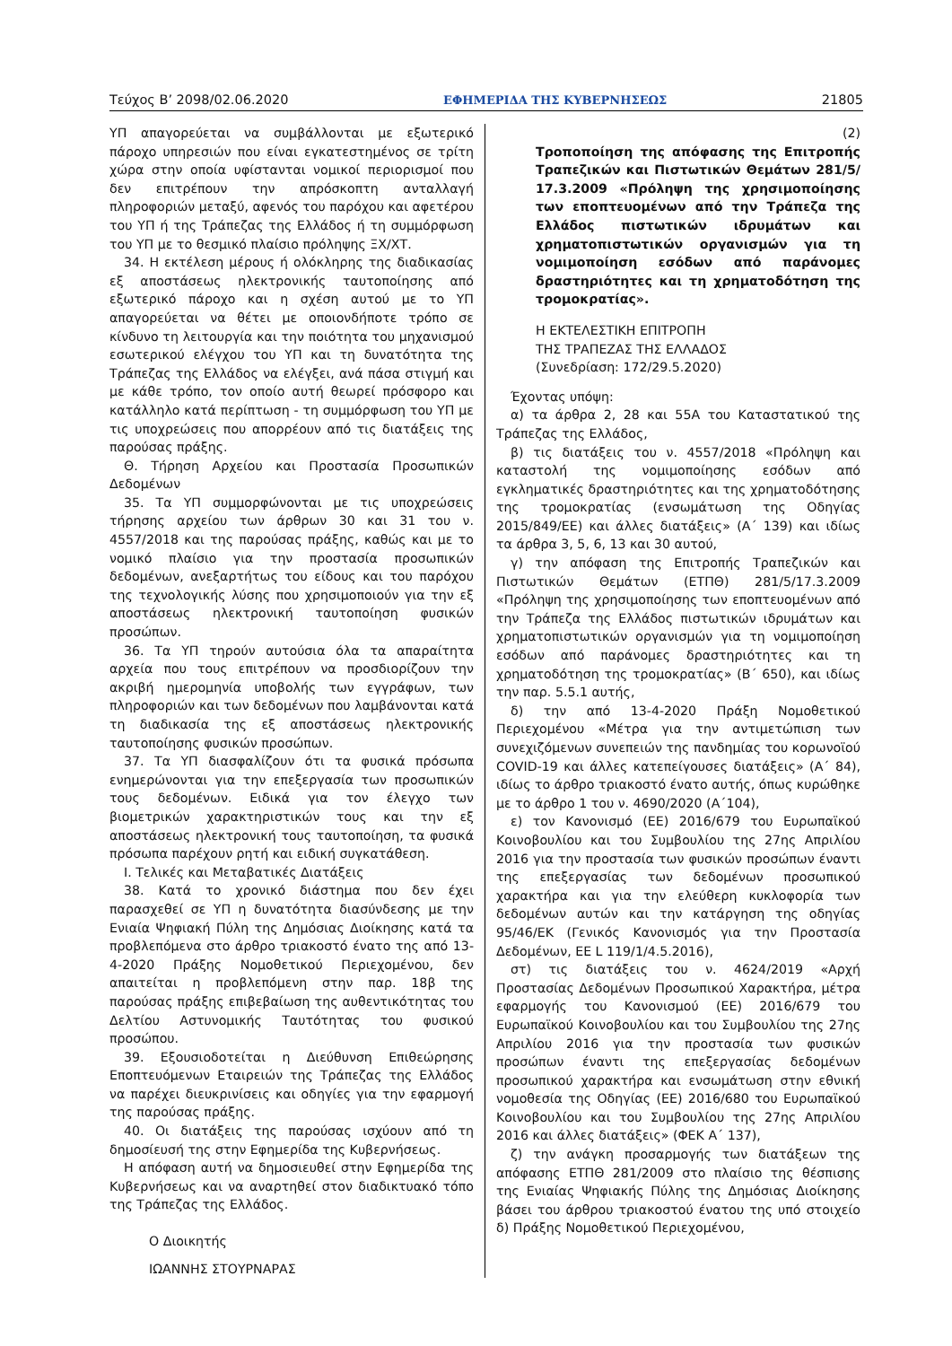Τεύχος Β’ 2098/02.06.2020 ΕΦΗΜΕΡΙΔΑ ΤΗΣ ΚΥΒΕΡΝΗΣΕΩΣ 21805
ΥΠ απαγορεύεται να συμβάλλονται με εξωτερικό πάροχο υπηρεσιών που είναι εγκατεστημένος σε τρίτη χώρα στην οποία υφίστανται νομικοί περιορισμοί που δεν επιτρέπουν την απρόσκοπτη ανταλλαγή πληροφοριών μεταξύ, αφενός του παρόχου και αφετέρου του ΥΠ ή της Τράπεζας της Ελλάδος ή τη συμμόρφωση του ΥΠ με το θεσμικό πλαίσιο πρόληψης ΞΧ/ΧΤ.
34. Η εκτέλεση μέρους ή ολόκληρης της διαδικασίας εξ αποστάσεως ηλεκτρονικής ταυτοποίησης από εξωτερικό πάροχο και η σχέση αυτού με το ΥΠ απαγορεύεται να θέτει με οποιονδήποτε τρόπο σε κίνδυνο τη λειτουργία και την ποιότητα του μηχανισμού εσωτερικού ελέγχου του ΥΠ και τη δυνατότητα της Τράπεζας της Ελλάδος να ελέγξει, ανά πάσα στιγμή και με κάθε τρόπο, τον οποίο αυτή θεωρεί πρόσφορο και κατάλληλο κατά περίπτωση - τη συμμόρφωση του ΥΠ με τις υποχρεώσεις που απορρέουν από τις διατάξεις της παρούσας πράξης.
Θ. Τήρηση Αρχείου και Προστασία Προσωπικών Δεδομένων
35. Τα ΥΠ συμμορφώνονται με τις υποχρεώσεις τήρησης αρχείου των άρθρων 30 και 31 του ν. 4557/2018 και της παρούσας πράξης, καθώς και με το νομικό πλαίσιο για την προστασία προσωπικών δεδομένων, ανεξαρτήτως του είδους και του παρόχου της τεχνολογικής λύσης που χρησιμοποιούν για την εξ αποστάσεως ηλεκτρονική ταυτοποίηση φυσικών προσώπων.
36. Τα ΥΠ τηρούν αυτούσια όλα τα απαραίτητα αρχεία που τους επιτρέπουν να προσδιορίζουν την ακριβή ημερομηνία υποβολής των εγγράφων, των πληροφοριών και των δεδομένων που λαμβάνονται κατά τη διαδικασία της εξ αποστάσεως ηλεκτρονικής ταυτοποίησης φυσικών προσώπων.
37. Τα ΥΠ διασφαλίζουν ότι τα φυσικά πρόσωπα ενημερώνονται για την επεξεργασία των προσωπικών τους δεδομένων. Ειδικά για τον έλεγχο των βιομετρικών χαρακτηριστικών τους και την εξ αποστάσεως ηλεκτρονική τους ταυτοποίηση, τα φυσικά πρόσωπα παρέχουν ρητή και ειδική συγκατάθεση.
Ι. Τελικές και Μεταβατικές Διατάξεις
38. Κατά το χρονικό διάστημα που δεν έχει παρασχεθεί σε ΥΠ η δυνατότητα διασύνδεσης με την Ενιαία Ψηφιακή Πύλη της Δημόσιας Διοίκησης κατά τα προβλεπόμενα στο άρθρο τριακοστό ένατο της από 13-4-2020 Πράξης Νομοθετικού Περιεχομένου, δεν απαιτείται η προβλεπόμενη στην παρ. 18β της παρούσας πράξης επιβεβαίωση της αυθεντικότητας του Δελτίου Αστυνομικής Ταυτότητας του φυσικού προσώπου.
39. Εξουσιοδοτείται η Διεύθυνση Επιθεώρησης Εποπτευόμενων Εταιρειών της Τράπεζας της Ελλάδος να παρέχει διευκρινίσεις και οδηγίες για την εφαρμογή της παρούσας πράξης.
40. Οι διατάξεις της παρούσας ισχύουν από τη δημοσίευσή της στην Εφημερίδα της Κυβερνήσεως.
Η απόφαση αυτή να δημοσιευθεί στην Εφημερίδα της Κυβερνήσεως και να αναρτηθεί στον διαδικτυακό τόπο της Τράπεζας της Ελλάδος.
Ο Διοικητής
ΙΩΑΝΝΗΣ ΣΤΟΥΡΝΑΡΑΣ
(2)
Τροποποίηση της απόφασης της Επιτροπής Τραπεζικών και Πιστωτικών Θεμάτων 281/5/ 17.3.2009 «Πρόληψη της χρησιμοποίησης των εποπτευομένων από την Τράπεζα της Ελλάδος πιστωτικών ιδρυμάτων και χρηματοπιστωτικών οργανισμών για τη νομιμοποίηση εσόδων από παράνομες δραστηριότητες και τη χρηματοδότηση της τρομοκρατίας».
Η ΕΚΤΕΛΕΣΤΙΚΗ ΕΠΙΤΡΟΠΗ
ΤΗΣ ΤΡΑΠΕΖΑΣ ΤΗΣ ΕΛΛΑΔΟΣ
(Συνεδρίαση: 172/29.5.2020)
Έχοντας υπόψη:
α) τα άρθρα 2, 28 και 55Α του Καταστατικού της Τράπεζας της Ελλάδος,
β) τις διατάξεις του ν. 4557/2018 «Πρόληψη και καταστολή της νομιμοποίησης εσόδων από εγκληματικές δραστηριότητες και της χρηματοδότησης της τρομοκρατίας (ενσωμάτωση της Οδηγίας 2015/849/ΕΕ) και άλλες διατάξεις» (Α΄ 139) και ιδίως τα άρθρα 3, 5, 6, 13 και 30 αυτού,
γ) την απόφαση της Επιτροπής Τραπεζικών και Πιστωτικών Θεμάτων (ΕΤΠΘ) 281/5/17.3.2009 «Πρόληψη της χρησιμοποίησης των εποπτευομένων από την Τράπεζα της Ελλάδος πιστωτικών ιδρυμάτων και χρηματοπιστωτικών οργανισμών για τη νομιμοποίηση εσόδων από παράνομες δραστηριότητες και τη χρηματοδότηση της τρομοκρατίας» (Β΄ 650), και ιδίως την παρ. 5.5.1 αυτής,
δ) την από 13-4-2020 Πράξη Νομοθετικού Περιεχομένου «Μέτρα για την αντιμετώπιση των συνεχιζόμενων συνεπειών της πανδημίας του κορωνοϊού COVID-19 και άλλες κατεπείγουσες διατάξεις» (Α΄ 84), ιδίως το άρθρο τριακοστό ένατο αυτής, όπως κυρώθηκε με το άρθρο 1 του ν. 4690/2020 (Α΄104),
ε) τον Κανονισμό (ΕΕ) 2016/679 του Ευρωπαϊκού Κοινοβουλίου και του Συμβουλίου της 27ης Απριλίου 2016 για την προστασία των φυσικών προσώπων έναντι της επεξεργασίας των δεδομένων προσωπικού χαρακτήρα και για την ελεύθερη κυκλοφορία των δεδομένων αυτών και την κατάργηση της οδηγίας 95/46/ΕΚ (Γενικός Κανονισμός για την Προστασία Δεδομένων, ΕΕ L 119/1/4.5.2016),
στ) τις διατάξεις του ν. 4624/2019 «Αρχή Προστασίας Δεδομένων Προσωπικού Χαρακτήρα, μέτρα εφαρμογής του Κανονισμού (ΕΕ) 2016/679 του Ευρωπαϊκού Κοινοβουλίου και του Συμβουλίου της 27ης Απριλίου 2016 για την προστασία των φυσικών προσώπων έναντι της επεξεργασίας δεδομένων προσωπικού χαρακτήρα και ενσωμάτωση στην εθνική νομοθεσία της Οδηγίας (ΕΕ) 2016/680 του Ευρωπαϊκού Κοινοβουλίου και του Συμβουλίου της 27ης Απριλίου 2016 και άλλες διατάξεις» (ΦΕΚ Α΄ 137),
ζ) την ανάγκη προσαρμογής των διατάξεων της απόφασης ΕΤΠΘ 281/2009 στο πλαίσιο της θέσπισης της Ενιαίας Ψηφιακής Πύλης της Δημόσιας Διοίκησης βάσει του άρθρου τριακοστού ένατου της υπό στοιχείο δ) Πράξης Νομοθετικού Περιεχομένου,